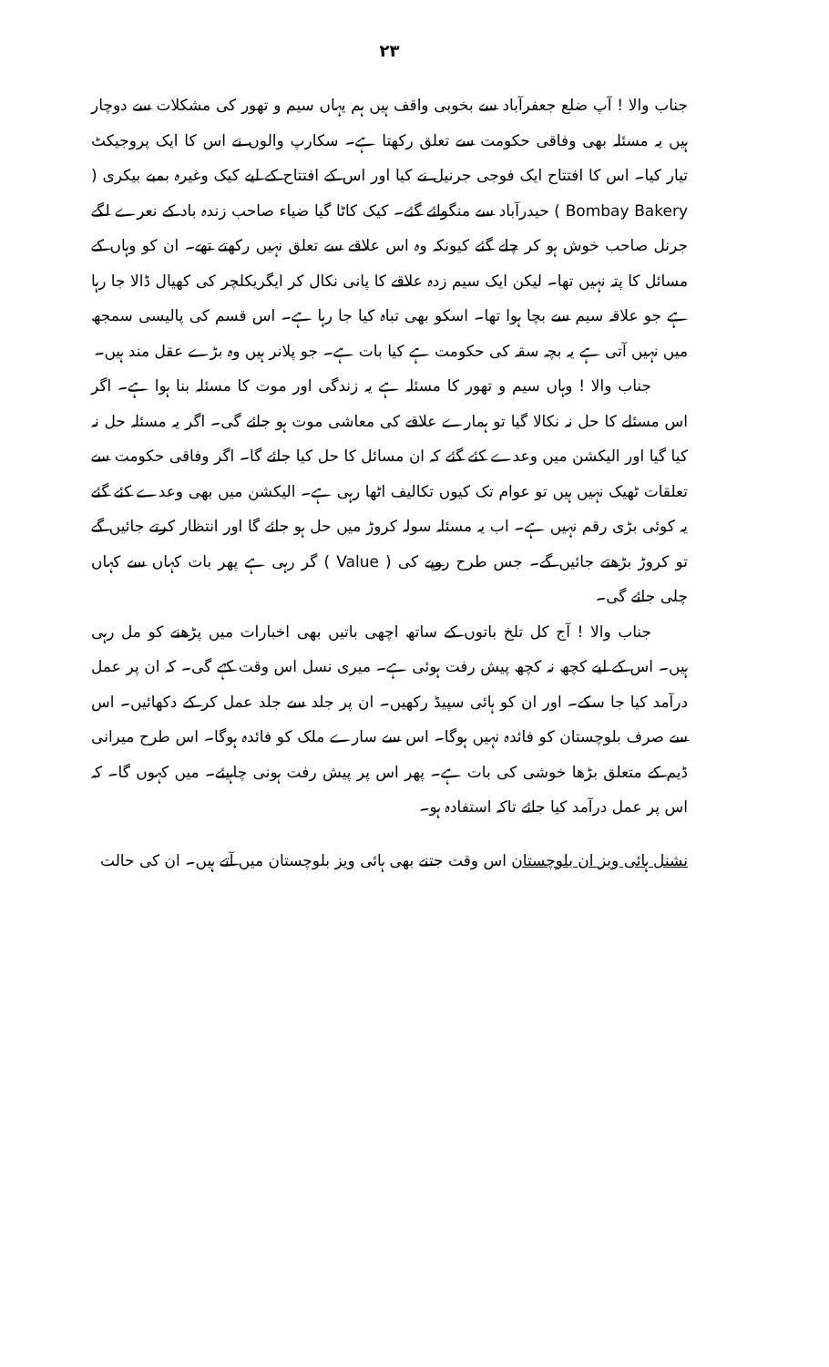۲۳
جناب والا ! آپ ضلع جعفرآباد سے بخوبی واقف ہیں ہم یہاں سیم و تھور کی مشکلات سے دوچار ہیں یہ مسئلہ بھی وفاقی حکومت سے تعلق رکھتا ہے۔ سکارپ والوں نے اس کا ایک پروجیکٹ تیار کیا۔ اس کا افتتاح ایک فوجی جرنیل نے کیا اور اس کے افتتاح کے لیے کیک وغیرہ بمبے بیکری ( Bombay Bakery ) حیدرآباد سے منگوائے گئے۔ کیک کاٹا گیا ضیاء صاحب زندہ باد کے نعرے لگے جرنل صاحب خوش ہو کر چلے گئے کیونکہ وہ اس علاقے سے تعلق نہیں رکھتے تھے۔ ان کو وہاں کے مسائل کا پتہ نہیں تھا۔ لیکن ایک سیم زدہ علاقے کا پانی نکال کر ایگریکلچر کی کھیال ڈالا جا رہا ہے جو علاقہ سیم سے بچا ہوا تھا۔ اسکو بھی تباہ کیا جا رہا ہے۔ اس قسم کی پالیسی سمجھ میں نہیں آتی ہے یہ بچہ سقہ کی حکومت ہے کیا بات ہے۔ جو پلانر ہیں وہ بڑے عقل مند ہیں۔
جناب والا ! وہاں سیم و تھور کا مسئلہ ہے یہ زندگی اور موت کا مسئلہ بنا ہوا ہے۔ اگر اس مسئلے کا حل نہ نکالا گیا تو ہمارے علاقے کی معاشی موت ہو جائے گی۔ اگر یہ مسئلہ حل نہ کیا گیا اور الیکشن میں وعدے کئے گئے کہ ان مسائل کا حل کیا جائے گا۔ اگر وفاقی حکومت سے تعلقات ٹھیک نہیں ہیں تو عوام تک کیوں تکالیف اٹھا رہی ہے۔ الیکشن میں بھی وعدے کئے گئے یہ کوئی بڑی رقم نہیں ہے۔ اب یہ مسئلہ سولہ کروڑ میں حل ہو جائے گا اور انتظار کرتے جائیں گے تو کروڑ بڑھتے جائیں گے۔ جس طرح روپے کی ( Value ) گر رہی ہے پھر بات کہاں سے کہاں چلی جائے گی۔
جناب والا ! آج کل تلخ باتوں کے ساتھ اچھی باتیں بھی اخبارات میں پڑھنے کو مل رہی ہیں۔ اس کے لیے کچھ نہ کچھ پیش رفت ہوئی ہے۔ میری نسل اس وقت کہے گی۔ کہ ان پر عمل درآمد کیا جا سکے۔ اور ان کو ہائی سپیڈ رکھیں۔ ان پر جلد سے جلد عمل کر کے دکھائیں۔ اس سے صرف بلوچستان کو فائدہ نہیں ہوگا۔ اس سے سارے ملک کو فائدہ ہوگا۔ اس طرح میرانی ڈیم کے متعلق بڑھا خوشی کی بات ہے۔ پھر اس پر پیش رفت ہونی چاہیئے۔ میں کہوں گا۔ کہ اس پر عمل درآمد کیا جائے تاکہ استفادہ ہو۔
نشنل ہائی ویز ان بلوچستان اس وقت جتنے بھی ہائی ویز بلوچستان میں آتے ہیں۔ ان کی حالت